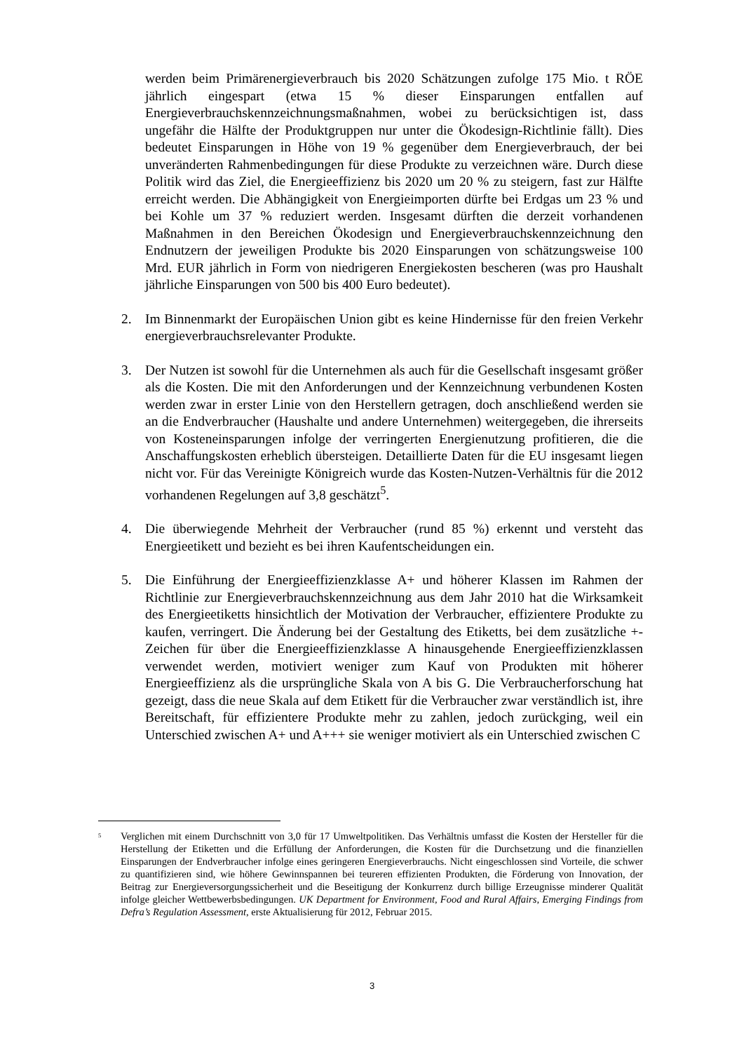werden beim Primärenergieverbrauch bis 2020 Schätzungen zufolge 175 Mio. t RÖE jährlich eingespart (etwa 15 % dieser Einsparungen entfallen auf Energieverbrauchskennzeichnungsmaßnahmen, wobei zu berücksichtigen ist, dass ungefähr die Hälfte der Produktgruppen nur unter die Ökodesign-Richtlinie fällt). Dies bedeutet Einsparungen in Höhe von 19 % gegenüber dem Energieverbrauch, der bei unveränderten Rahmenbedingungen für diese Produkte zu verzeichnen wäre. Durch diese Politik wird das Ziel, die Energieeffizienz bis 2020 um 20 % zu steigern, fast zur Hälfte erreicht werden. Die Abhängigkeit von Energieimporten dürfte bei Erdgas um 23 % und bei Kohle um 37 % reduziert werden. Insgesamt dürften die derzeit vorhandenen Maßnahmen in den Bereichen Ökodesign und Energieverbrauchskennzeichnung den Endnutzern der jeweiligen Produkte bis 2020 Einsparungen von schätzungsweise 100 Mrd. EUR jährlich in Form von niedrigeren Energiekosten bescheren (was pro Haushalt jährliche Einsparungen von 500 bis 400 Euro bedeutet).
2. Im Binnenmarkt der Europäischen Union gibt es keine Hindernisse für den freien Verkehr energieverbrauchsrelevanter Produkte.
3. Der Nutzen ist sowohl für die Unternehmen als auch für die Gesellschaft insgesamt größer als die Kosten. Die mit den Anforderungen und der Kennzeichnung verbundenen Kosten werden zwar in erster Linie von den Herstellern getragen, doch anschließend werden sie an die Endverbraucher (Haushalte und andere Unternehmen) weitergegeben, die ihrerseits von Kosteneinsparungen infolge der verringerten Energienutzung profitieren, die die Anschaffungskosten erheblich übersteigen. Detaillierte Daten für die EU insgesamt liegen nicht vor. Für das Vereinigte Königreich wurde das Kosten-Nutzen-Verhältnis für die 2012 vorhandenen Regelungen auf 3,8 geschätzt<sup>5</sup>.
4. Die überwiegende Mehrheit der Verbraucher (rund 85 %) erkennt und versteht das Energieetikett und bezieht es bei ihren Kaufentscheidungen ein.
5. Die Einführung der Energieeffizienzklasse A+ und höherer Klassen im Rahmen der Richtlinie zur Energieverbrauchskennzeichnung aus dem Jahr 2010 hat die Wirksamkeit des Energieetiketts hinsichtlich der Motivation der Verbraucher, effizientere Produkte zu kaufen, verringert. Die Änderung bei der Gestaltung des Etiketts, bei dem zusätzliche +-Zeichen für über die Energieeffizienzklasse A hinausgehende Energieeffizienzklassen verwendet werden, motiviert weniger zum Kauf von Produkten mit höherer Energieeffizienz als die ursprüngliche Skala von A bis G. Die Verbraucherforschung hat gezeigt, dass die neue Skala auf dem Etikett für die Verbraucher zwar verständlich ist, ihre Bereitschaft, für effizientere Produkte mehr zu zahlen, jedoch zurückging, weil ein Unterschied zwischen A+ und A+++ sie weniger motiviert als ein Unterschied zwischen C
<sup>5</sup>
Verglichen mit einem Durchschnitt von 3,0 für 17 Umweltpolitiken. Das Verhältnis umfasst die Kosten der Hersteller für die Herstellung der Etiketten und die Erfüllung der Anforderungen, die Kosten für die Durchsetzung und die finanziellen Einsparungen der Endverbraucher infolge eines geringeren Energieverbrauchs. Nicht eingeschlossen sind Vorteile, die schwer zu quantifizieren sind, wie höhere Gewinnspannen bei teureren effizienten Produkten, die Förderung von Innovation, der Beitrag zur Energieversorgungssicherheit und die Beseitigung der Konkurrenz durch billige Erzeugnisse minderer Qualität infolge gleicher Wettbewerbsbedingungen. UK Department for Environment, Food and Rural Affairs, Emerging Findings from Defra’s Regulation Assessment, erste Aktualisierung für 2012, Februar 2015.
3